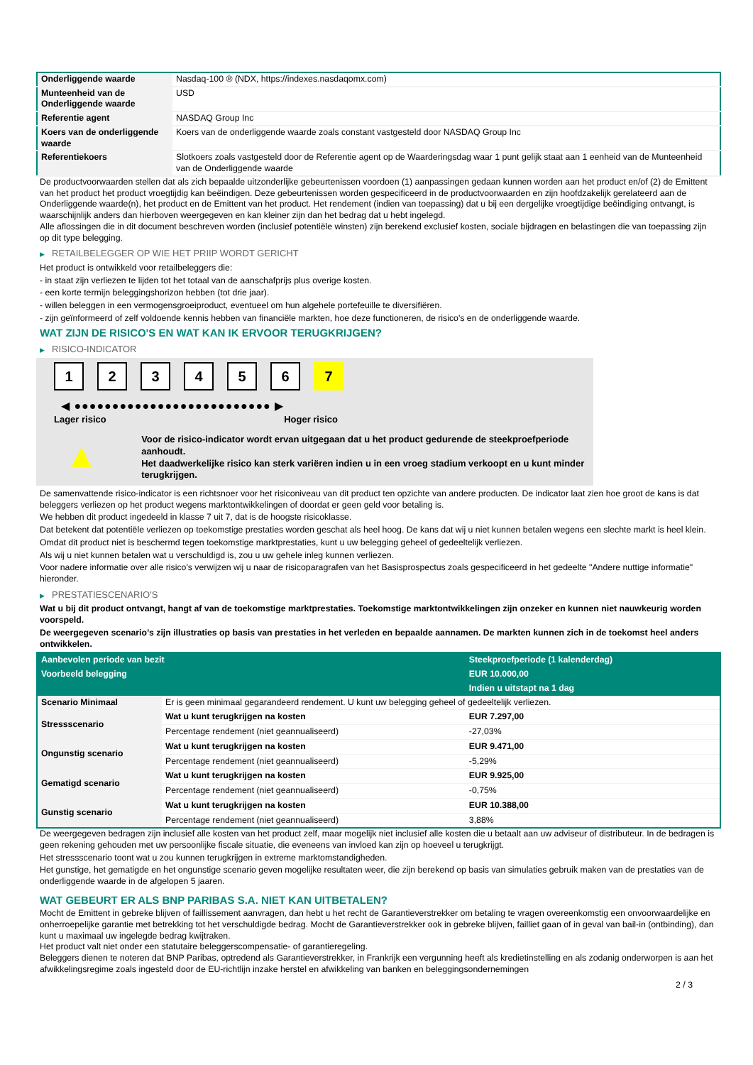| Onderliggende waarde | Nasdaq-100 ® (NDX, https://indexes.nasdaqomx.com) |
| Munteenheid van de Onderliggende waarde | USD |
| Referentie agent | NASDAQ Group Inc |
| Koers van de onderliggende waarde | Koers van de onderliggende waarde zoals constant vastgesteld door NASDAQ Group Inc |
| Referentiekoers | Slotkoers zoals vastgesteld door de Referentie agent op de Waarderingsdag waar 1 punt gelijk staat aan 1 eenheid van de Munteenheid van de Onderliggende waarde |
De productvoorwaarden stellen dat als zich bepaalde uitzonderlijke gebeurtenissen voordoen (1) aanpassingen gedaan kunnen worden aan het product en/of (2) de Emittent van het product het product vroegtijdig kan beëindigen. Deze gebeurtenissen worden gespecificeerd in de productvoorwaarden en zijn hoofdzakelijk gerelateerd aan de Onderliggende waarde(n), het product en de Emittent van het product. Het rendement (indien van toepassing) dat u bij een dergelijke vroegtijdige beëindiging ontvangt, is waarschijnlijk anders dan hierboven weergegeven en kan kleiner zijn dan het bedrag dat u hebt ingelegd.
Alle aflossingen die in dit document beschreven worden (inclusief potentiële winsten) zijn berekend exclusief kosten, sociale bijdragen en belastingen die van toepassing zijn op dit type belegging.
▶ RETAILBELEGGER OP WIE HET PRIIP WORDT GERICHT
Het product is ontwikkeld voor retailbeleggers die:
- in staat zijn verliezen te lijden tot het totaal van de aanschafprijs plus overige kosten.
- een korte termijn beleggingshorizon hebben (tot drie jaar).
- willen beleggen in een vermogensgroeiproduct, eventueel om hun algehele portefeuille te diversifiëren.
- zijn geïnformeerd of zelf voldoende kennis hebben van financiële markten, hoe deze functioneren, de risico's en de onderliggende waarde.
WAT ZIJN DE RISICO'S EN WAT KAN IK ERVOOR TERUGKRIJGEN?
▶ RISICO-INDICATOR
1234567
◀ ●●●●●●●●●●●●●●●●●●●●●●●●●● ▶
Lager risico Hoger risico
▲
Voor de risico-indicator wordt ervan uitgegaan dat u het product gedurende de steekproefperiode aanhoudt.
Het daadwerkelijke risico kan sterk variëren indien u in een vroeg stadium verkoopt en u kunt minder terugkrijgen.
De samenvattende risico-indicator is een richtsnoer voor het risiconiveau van dit product ten opzichte van andere producten. De indicator laat zien hoe groot de kans is dat beleggers verliezen op het product wegens marktontwikkelingen of doordat er geen geld voor betaling is.
We hebben dit product ingedeeld in klasse 7 uit 7, dat is de hoogste risicoklasse.
Dat betekent dat potentiële verliezen op toekomstige prestaties worden geschat als heel hoog. De kans dat wij u niet kunnen betalen wegens een slechte markt is heel klein.
Omdat dit product niet is beschermd tegen toekomstige marktprestaties, kunt u uw belegging geheel of gedeeltelijk verliezen.
Als wij u niet kunnen betalen wat u verschuldigd is, zou u uw gehele inleg kunnen verliezen.
Voor nadere informatie over alle risico's verwijzen wij u naar de risicoparagrafen van het Basisprospectus zoals gespecificeerd in het gedeelte "Andere nuttige informatie" hieronder.
▶ PRESTATIESCENARIO'S
Wat u bij dit product ontvangt, hangt af van de toekomstige marktprestaties. Toekomstige marktontwikkelingen zijn onzeker en kunnen niet nauwkeurig worden voorspeld.
De weergegeven scenario’s zijn illustraties op basis van prestaties in het verleden en bepaalde aannamen. De markten kunnen zich in de toekomst heel anders ontwikkelen.
| Aanbevolen periode van bezit | | Steekproefperiode (1 kalenderdag) |
| --- | --- | --- |
| Voorbeeld belegging | | EUR 10.000,00 |
| | | Indien u uitstapt na 1 dag |
| Scenario Minimaal | Er is geen minimaal gegarandeerd rendement. U kunt uw belegging geheel of gedeeltelijk verliezen. | |
| Stressscenario | Wat u kunt terugkrijgen na kosten | EUR 7.297,00 |
| | Percentage rendement (niet geannualiseerd) | -27,03% |
| Ongunstig scenario | Wat u kunt terugkrijgen na kosten | EUR 9.471,00 |
| | Percentage rendement (niet geannualiseerd) | -5,29% |
| Gematigd scenario | Wat u kunt terugkrijgen na kosten | EUR 9.925,00 |
| | Percentage rendement (niet geannualiseerd) | -0,75% |
| Gunstig scenario | Wat u kunt terugkrijgen na kosten | EUR 10.388,00 |
| | Percentage rendement (niet geannualiseerd) | 3,88% |
De weergegeven bedragen zijn inclusief alle kosten van het product zelf, maar mogelijk niet inclusief alle kosten die u betaalt aan uw adviseur of distributeur. In de bedragen is geen rekening gehouden met uw persoonlijke fiscale situatie, die eveneens van invloed kan zijn op hoeveel u terugkrijgt.
Het stressscenario toont wat u zou kunnen terugkrijgen in extreme marktomstandigheden.
Het gunstige, het gematigde en het ongunstige scenario geven mogelijke resultaten weer, die zijn berekend op basis van simulaties gebruik maken van de prestaties van de onderliggende waarde in de afgelopen 5 jaaren.
WAT GEBEURT ER ALS BNP PARIBAS S.A. NIET KAN UITBETALEN?
Mocht de Emittent in gebreke blijven of faillissement aanvragen, dan hebt u het recht de Garantieverstrekker om betaling te vragen overeenkomstig een onvoorwaardelijke en onherroepelijke garantie met betrekking tot het verschuldigde bedrag. Mocht de Garantieverstrekker ook in gebreke blijven, failliet gaan of in geval van bail-in (ontbinding), dan kunt u maximaal uw ingelegde bedrag kwijtraken.
Het product valt niet onder een statutaire beleggerscompensatie- of garantieregeling.
Beleggers dienen te noteren dat BNP Paribas, optredend als Garantieverstrekker, in Frankrijk een vergunning heeft als kredietinstelling en als zodanig onderworpen is aan het afwikkelingsregime zoals ingesteld door de EU-richtlijn inzake herstel en afwikkeling van banken en beleggingsondernemingen
2 / 3